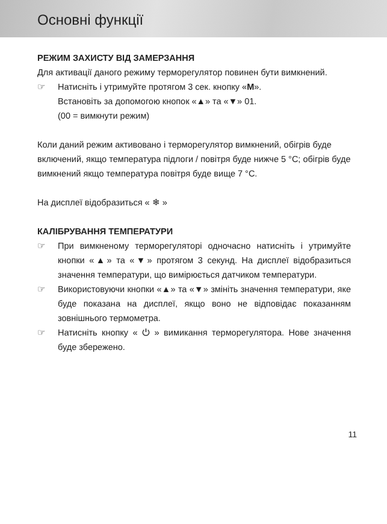Основні функції
РЕЖИМ ЗАХИСТУ ВІД ЗАМЕРЗАННЯ
Для активації даного режиму терморегулятор повинен бути вимкнений.
☞ Натисніть і утримуйте протягом 3 сек. кнопку «M».
Встановіть за допомогою кнопок «▲» та «▼» 01.
(00 = вимкнути режим)
Коли даний режим активовано і терморегулятор вимкнений, обігрів буде включений, якщо температура підлоги / повітря буде нижче 5 °C; обігрів буде вимкнений якщо температура повітря буде вище 7 °C.
На дисплеї відобразиться « ❄ »
КАЛІБРУВАННЯ ТЕМПЕРАТУРИ
☞ При вимкненому терморегуляторі одночасно натисніть і утримуйте кнопки «▲» та «▼» протягом 3 секунд. На дисплеї відобразиться значення температури, що вимірюється датчиком температури.
☞ Використовуючи кнопки «▲» та «▼» змініть значення температури, яке буде показана на дисплеї, якщо воно не відповідає показанням зовнішнього термометра.
☞ Натисніть кнопку « ⏻ » вимикання терморегулятора. Нове значення буде збережено.
11